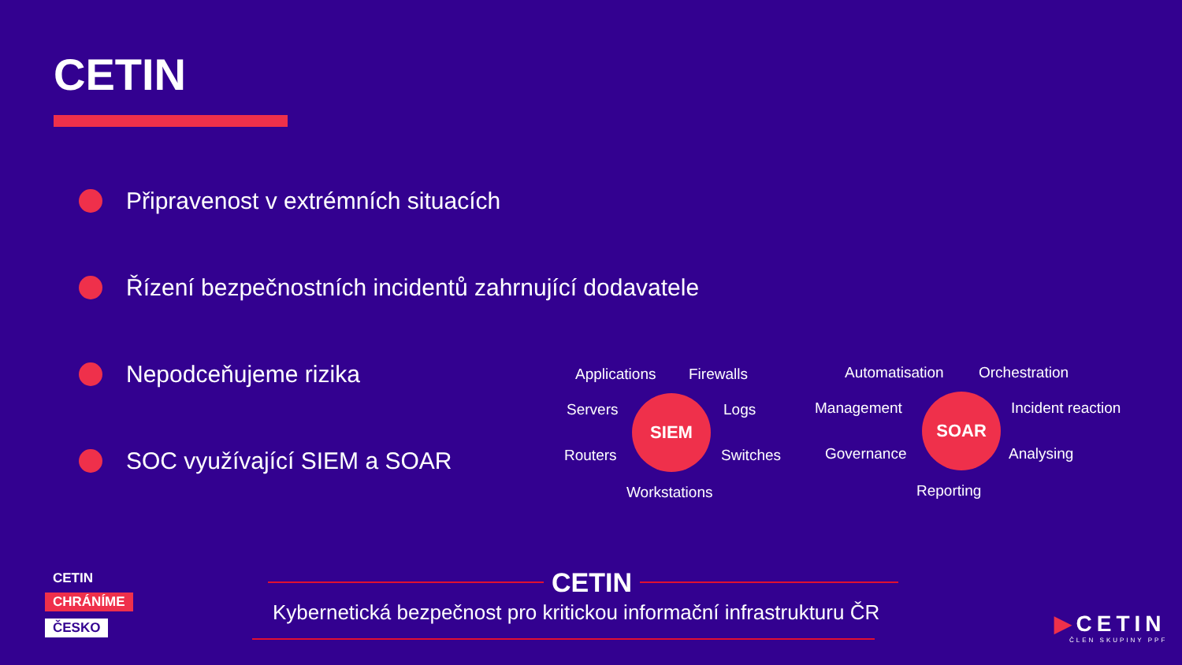CETIN
Připravenost v extrémních situacích
Řízení bezpečnostních incidentů zahrnující dodavatele
Nepodceňujeme rizika
SOC využívající SIEM a SOAR
Applications Firewalls
Servers SIEM Logs
Routers Switches
Workstations
Automatisation Orchestration
Management SOAR Incident reaction
Governance Analysing
Reporting
CETIN
CHRÁNÍME
ČESKO
CETIN
Kybernetická bezpečnost pro kritickou informační infrastrukturu ČR
▶CETIN
ČLEN SKUPINY PPF